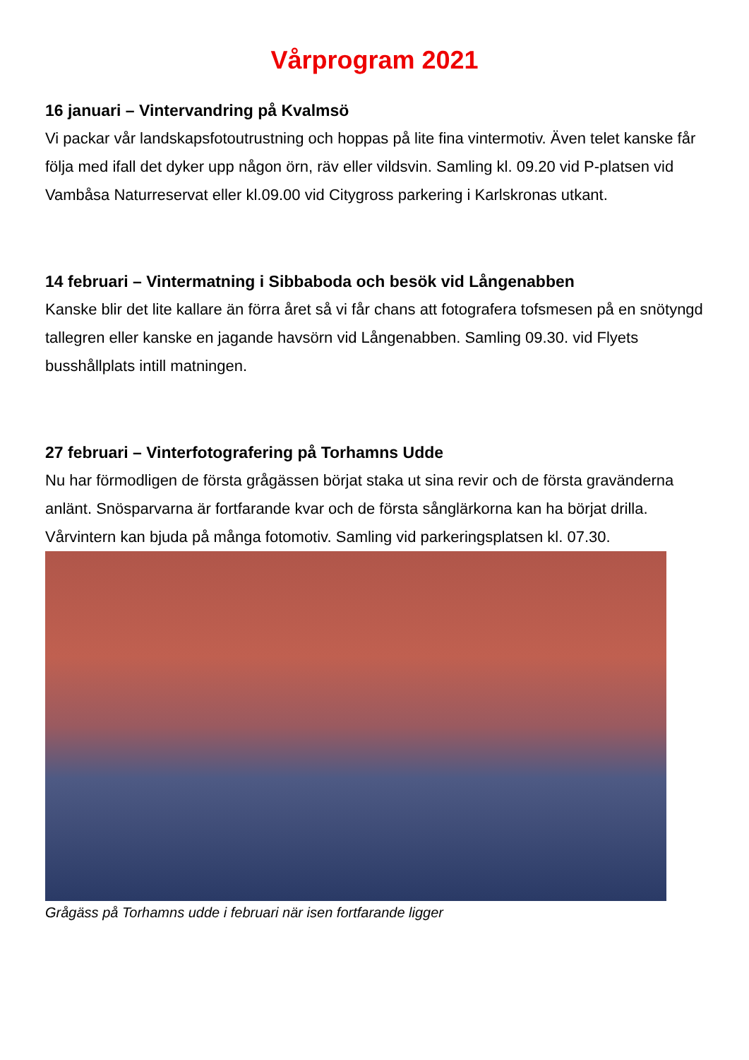Vårprogram 2021
16 januari – Vintervandring på Kvalmsö
Vi packar vår landskapsfotoutrustning och hoppas på lite fina vintermotiv. Även telet kanske får följa med ifall det dyker upp någon örn, räv eller vildsvin. Samling kl. 09.20 vid P-platsen vid Vambåsa Naturreservat eller kl.09.00 vid Citygross parkering i Karlskronas utkant.
14 februari – Vintermatning i Sibbaboda och besök vid Långenabben
Kanske blir det lite kallare än förra året så vi får chans att fotografera tofsmesen på en snötyngd tallegren eller kanske en jagande havsörn vid Långenabben. Samling 09.30. vid Flyets busshållplats intill matningen.
27 februari – Vinterfotografering på Torhamns Udde
Nu har förmodligen de första grågässen börjat staka ut sina revir och de första gravänderna anlänt. Snösparvarna är fortfarande kvar och de första sånglärkorna kan ha börjat drilla. Vårvintern kan bjuda på många fotomotiv. Samling vid parkeringsplatsen kl. 07.30.
Grågäss på Torhamns udde i februari när isen fortfarande ligger